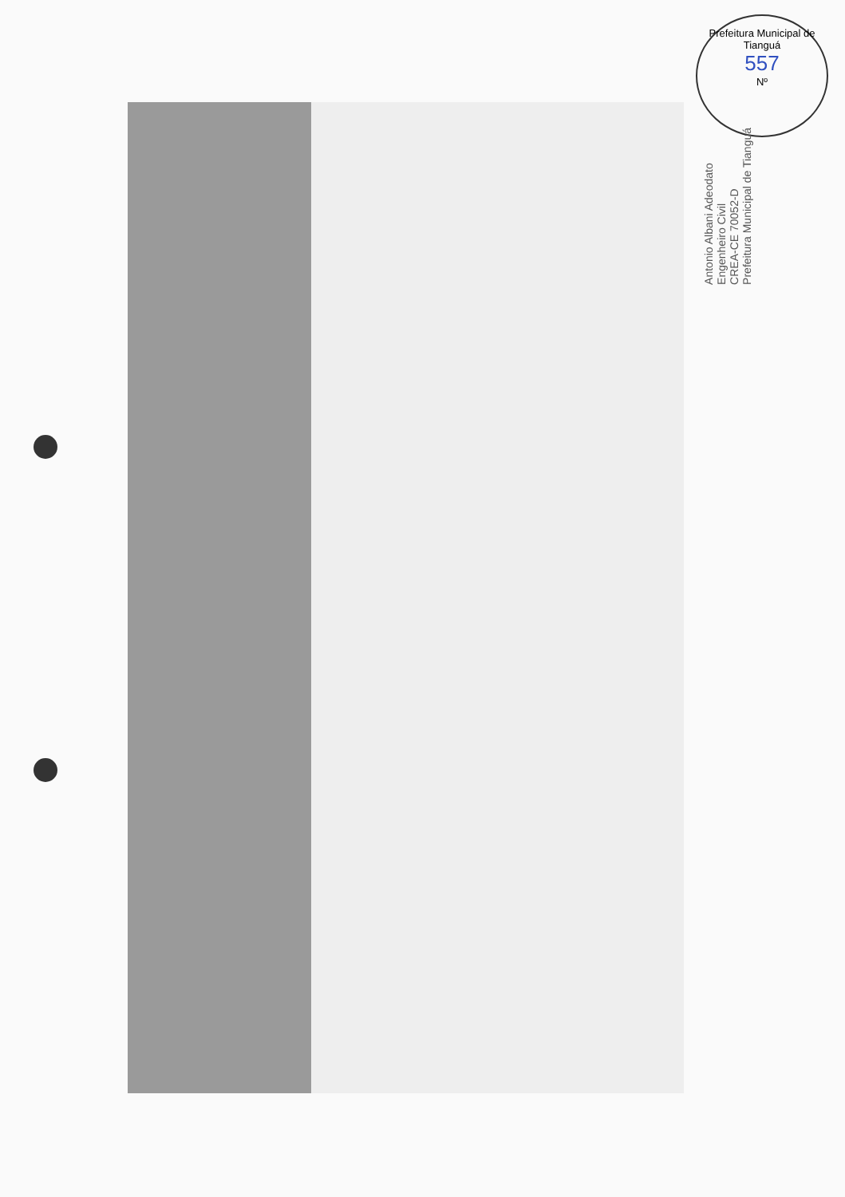Prefeitura Municipal de Tianguá
557
Nº
Antonio Albani Adeodato
Engenheiro Civil
CREA-CE 70052-D
Prefeitura Municipal de Tianguá